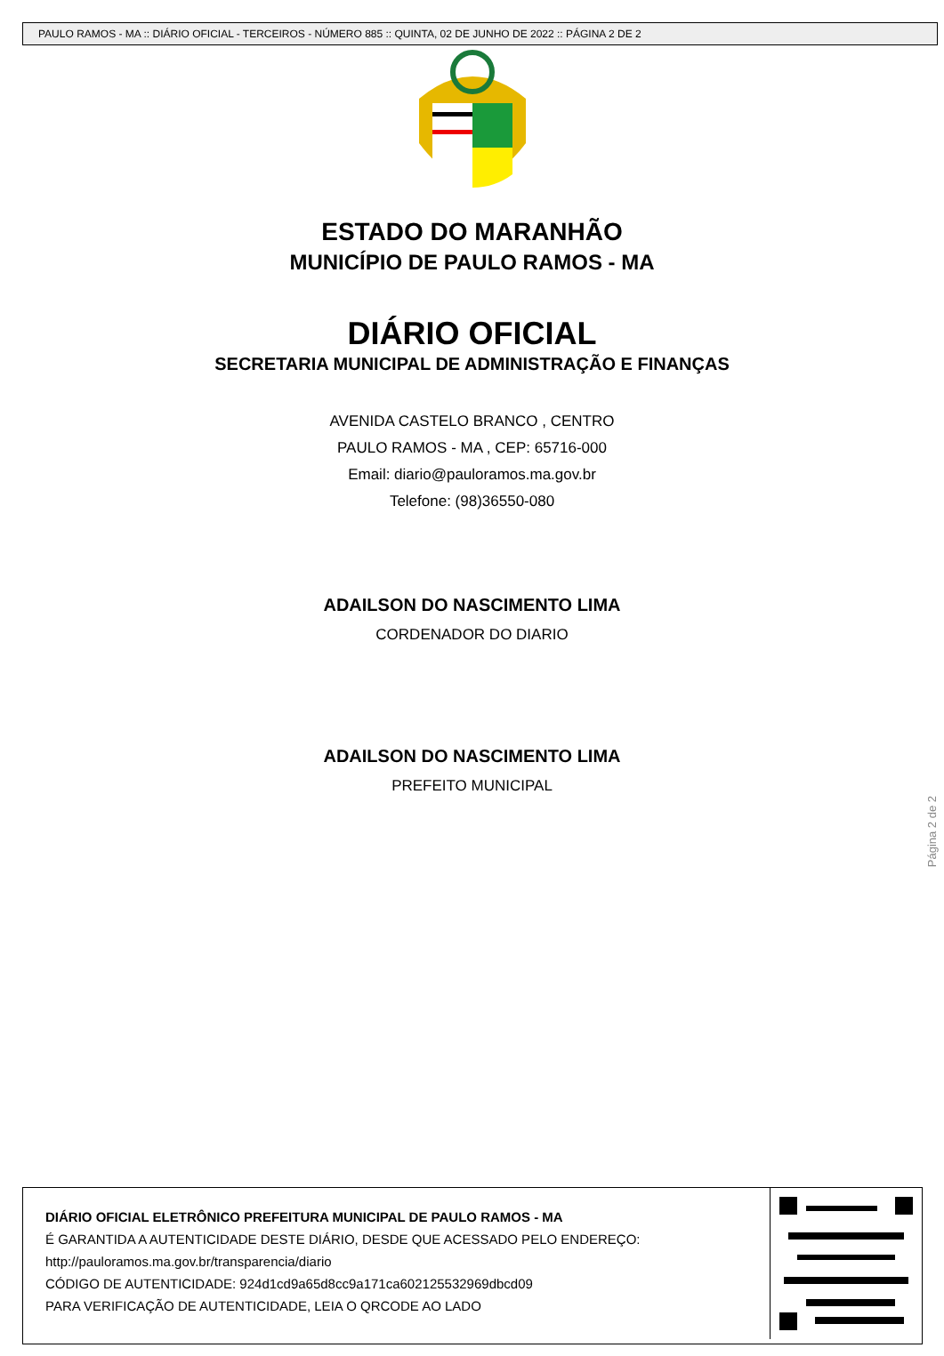PAULO RAMOS - MA :: DIÁRIO OFICIAL - TERCEIROS - NÚMERO 885 :: QUINTA, 02 DE JUNHO DE 2022 :: PÁGINA 2 DE 2
ESTADO DO MARANHÃO
MUNICÍPIO DE PAULO RAMOS - MA
DIÁRIO OFICIAL
SECRETARIA MUNICIPAL DE ADMINISTRAÇÃO E FINANÇAS
AVENIDA CASTELO BRANCO , CENTRO
PAULO RAMOS - MA , CEP: 65716-000
Email: diario@pauloramos.ma.gov.br
Telefone: (98)36550-080
ADAILSON DO NASCIMENTO LIMA
CORDENADOR DO DIARIO
ADAILSON DO NASCIMENTO LIMA
PREFEITO MUNICIPAL
Página 2 de 2
DIÁRIO OFICIAL ELETRÔNICO PREFEITURA MUNICIPAL DE PAULO RAMOS - MA
É GARANTIDA A AUTENTICIDADE DESTE DIÁRIO, DESDE QUE ACESSADO PELO ENDEREÇO:
http://pauloramos.ma.gov.br/transparencia/diario
CÓDIGO DE AUTENTICIDADE: 924d1cd9a65d8cc9a171ca602125532969dbcd09
PARA VERIFICAÇÃO DE AUTENTICIDADE, LEIA O QRCODE AO LADO